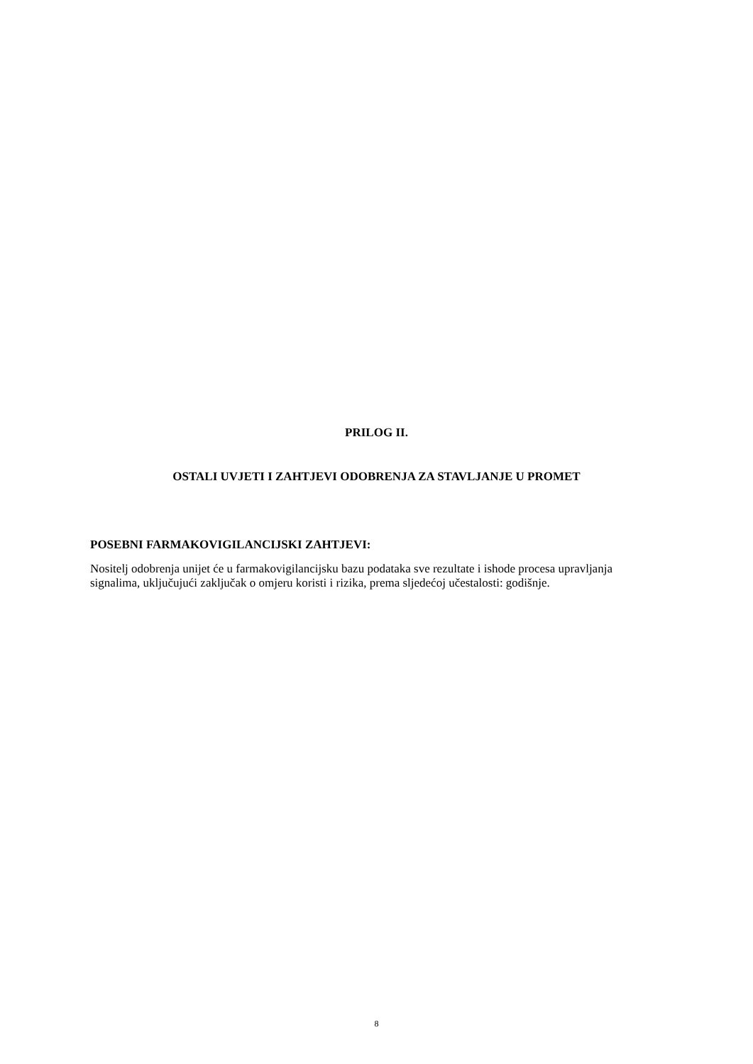PRILOG II.
OSTALI UVJETI I ZAHTJEVI ODOBRENJA ZA STAVLJANJE U PROMET
POSEBNI FARMAKOVIGILANCIJSKI ZAHTJEVI:
Nositelj odobrenja unijet će u farmakovigilancijsku bazu podataka sve rezultate i ishode procesa upravljanja signalima, uključujući zaključak o omjeru koristi i rizika, prema sljedećoj učestalosti: godišnje.
8